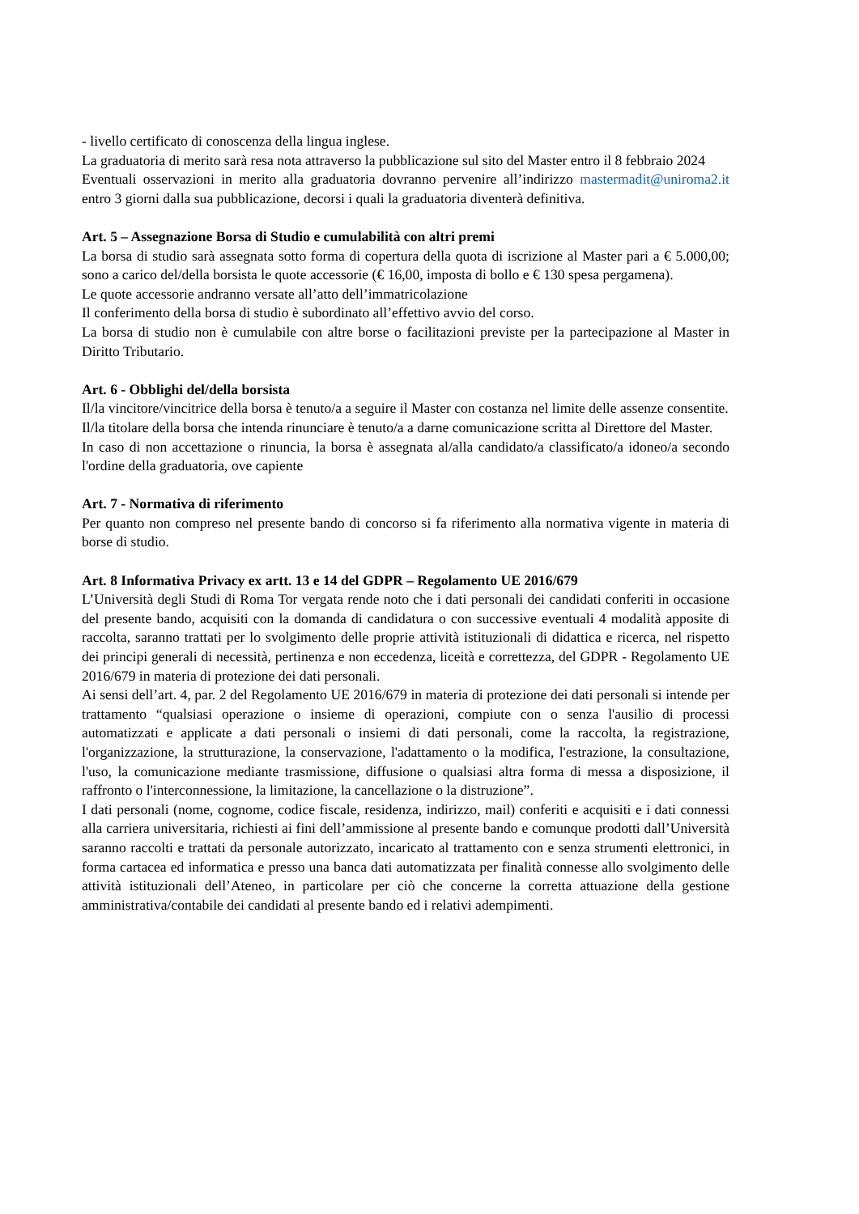- livello certificato di conoscenza della lingua inglese.
La graduatoria di merito sarà resa nota attraverso la pubblicazione sul sito del Master entro il 8 febbraio 2024
Eventuali osservazioni in merito alla graduatoria dovranno pervenire all’indirizzo mastermadit@uniroma2.it entro 3 giorni dalla sua pubblicazione, decorsi i quali la graduatoria diventerà definitiva.
Art. 5 – Assegnazione Borsa di Studio e cumulabilità con altri premi
La borsa di studio sarà assegnata sotto forma di copertura della quota di iscrizione al Master pari a € 5.000,00; sono a carico del/della borsista le quote accessorie (€ 16,00, imposta di bollo e € 130 spesa pergamena).
Le quote accessorie andranno versate all’atto dell’immatricolazione
Il conferimento della borsa di studio è subordinato all’effettivo avvio del corso.
La borsa di studio non è cumulabile con altre borse o facilitazioni previste per la partecipazione al Master in Diritto Tributario.
Art. 6 - Obblighi del/della borsista
Il/la vincitore/vincitrice della borsa è tenuto/a a seguire il Master con costanza nel limite delle assenze consentite.
Il/la titolare della borsa che intenda rinunciare è tenuto/a a darne comunicazione scritta al Direttore del Master.
In caso di non accettazione o rinuncia, la borsa è assegnata al/alla candidato/a classificato/a idoneo/a secondo l'ordine della graduatoria, ove capiente
Art. 7 - Normativa di riferimento
Per quanto non compreso nel presente bando di concorso si fa riferimento alla normativa vigente in materia di borse di studio.
Art. 8 Informativa Privacy ex artt. 13 e 14 del GDPR – Regolamento UE 2016/679
L’Università degli Studi di Roma Tor vergata rende noto che i dati personali dei candidati conferiti in occasione del presente bando, acquisiti con la domanda di candidatura o con successive eventuali 4 modalità apposite di raccolta, saranno trattati per lo svolgimento delle proprie attività istituzionali di didattica e ricerca, nel rispetto dei principi generali di necessità, pertinenza e non eccedenza, liceità e correttezza, del GDPR - Regolamento UE 2016/679 in materia di protezione dei dati personali.
Ai sensi dell’art. 4, par. 2 del Regolamento UE 2016/679 in materia di protezione dei dati personali si intende per trattamento “qualsiasi operazione o insieme di operazioni, compiute con o senza l'ausilio di processi automatizzati e applicate a dati personali o insiemi di dati personali, come la raccolta, la registrazione, l'organizzazione, la strutturazione, la conservazione, l'adattamento o la modifica, l'estrazione, la consultazione, l'uso, la comunicazione mediante trasmissione, diffusione o qualsiasi altra forma di messa a disposizione, il raffronto o l'interconnessione, la limitazione, la cancellazione o la distruzione”.
I dati personali (nome, cognome, codice fiscale, residenza, indirizzo, mail) conferiti e acquisiti e i dati connessi alla carriera universitaria, richiesti ai fini dell’ammissione al presente bando e comunque prodotti dall’Università saranno raccolti e trattati da personale autorizzato, incaricato al trattamento con e senza strumenti elettronici, in forma cartacea ed informatica e presso una banca dati automatizzata per finalità connesse allo svolgimento delle attività istituzionali dell’Ateneo, in particolare per ciò che concerne la corretta attuazione della gestione amministrativa/contabile dei candidati al presente bando ed i relativi adempimenti.